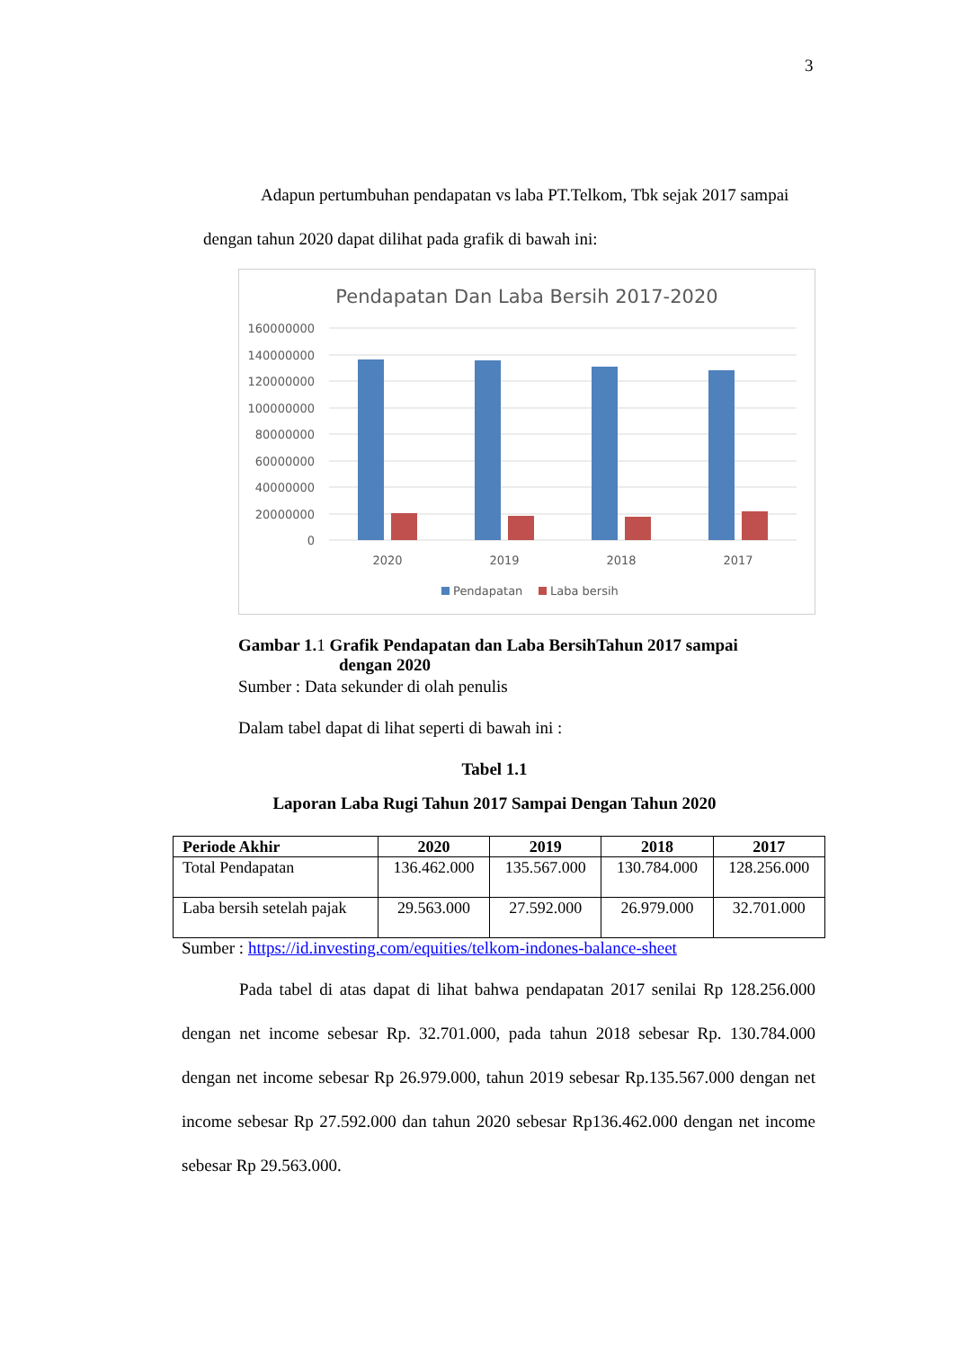3
Adapun pertumbuhan pendapatan vs laba PT.Telkom, Tbk sejak 2017 sampai dengan tahun 2020 dapat dilihat pada grafik di bawah ini:
Pendapatan Dan Laba Bersih 2017-2020
160000000
140000000
120000000
100000000
80000000
60000000
40000000
20000000
0
2020
2019
2018
2017
Pendapatan
Laba bersih
Gambar 1. 1 Grafik Pendapatan dan Laba BersihTahun 2017 sampai
dengan 2020
Sumber : Data sekunder di olah penulis
Dalam tabel dapat di lihat seperti di bawah ini :
Tabel 1.1
Laporan Laba Rugi Tahun 2017 Sampai Dengan Tahun 2020
| Periode Akhir | 2020 | 2019 | 2018 | 2017 |
| --- | --- | --- | --- | --- |
| Total Pendapatan | 136.462.000 | 135.567.000 | 130.784.000 | 128.256.000 |
| Laba bersih setelah pajak | 29.563.000 | 27.592.000 | 26.979.000 | 32.701.000 |
Sumber : https://id.investing.com/equities/telkom-indones-balance-sheet
Pada tabel di atas dapat di lihat bahwa pendapatan 2017 senilai Rp 128.256.000 dengan net income sebesar Rp. 32.701.000, pada tahun 2018 sebesar Rp. 130.784.000 dengan net income sebesar Rp 26.979.000, tahun 2019 sebesar Rp.135.567.000 dengan net income sebesar Rp 27.592.000 dan tahun 2020 sebesar Rp136.462.000 dengan net income sebesar Rp 29.563.000.